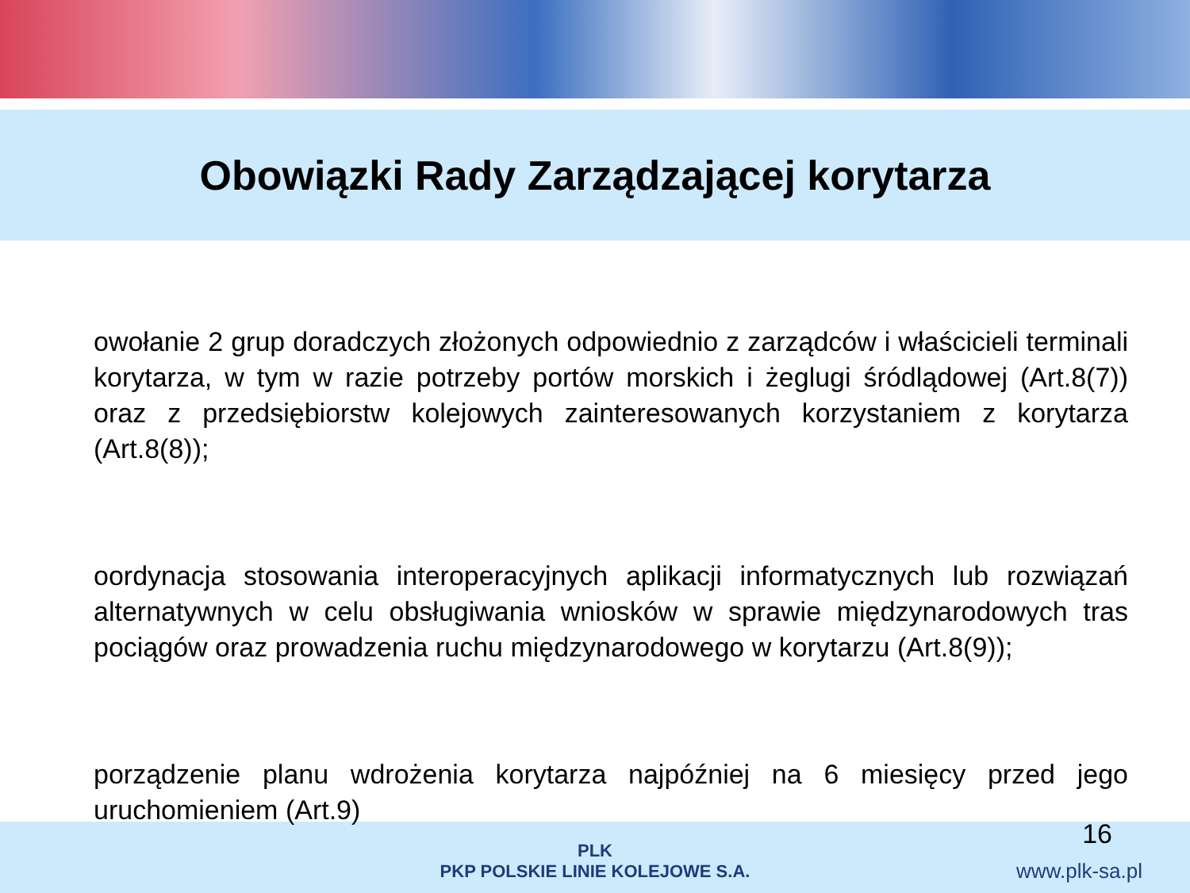Obowiązki Rady Zarządzającej korytarza
owołanie 2 grup doradczych złożonych odpowiednio z zarządców i właścicieli terminali korytarza, w tym w razie potrzeby portów morskich i żeglugi śródlądowej (Art.8(7)) oraz z przedsiębiorstw kolejowych zainteresowanych korzystaniem z korytarza (Art.8(8));
oordynacja stosowania interoperacyjnych aplikacji informatycznych lub rozwiązań alternatywnych w celu obsługiwania wniosków w sprawie międzynarodowych tras pociągów oraz prowadzenia ruchu międzynarodowego w korytarzu (Art.8(9));
porządzenie planu wdrożenia korytarza najpóźniej na 6 miesięcy przed jego uruchomieniem (Art.9)
16
PLK
PKP POLSKIE LINIE KOLEJOWE S.A.
www.plk-sa.pl